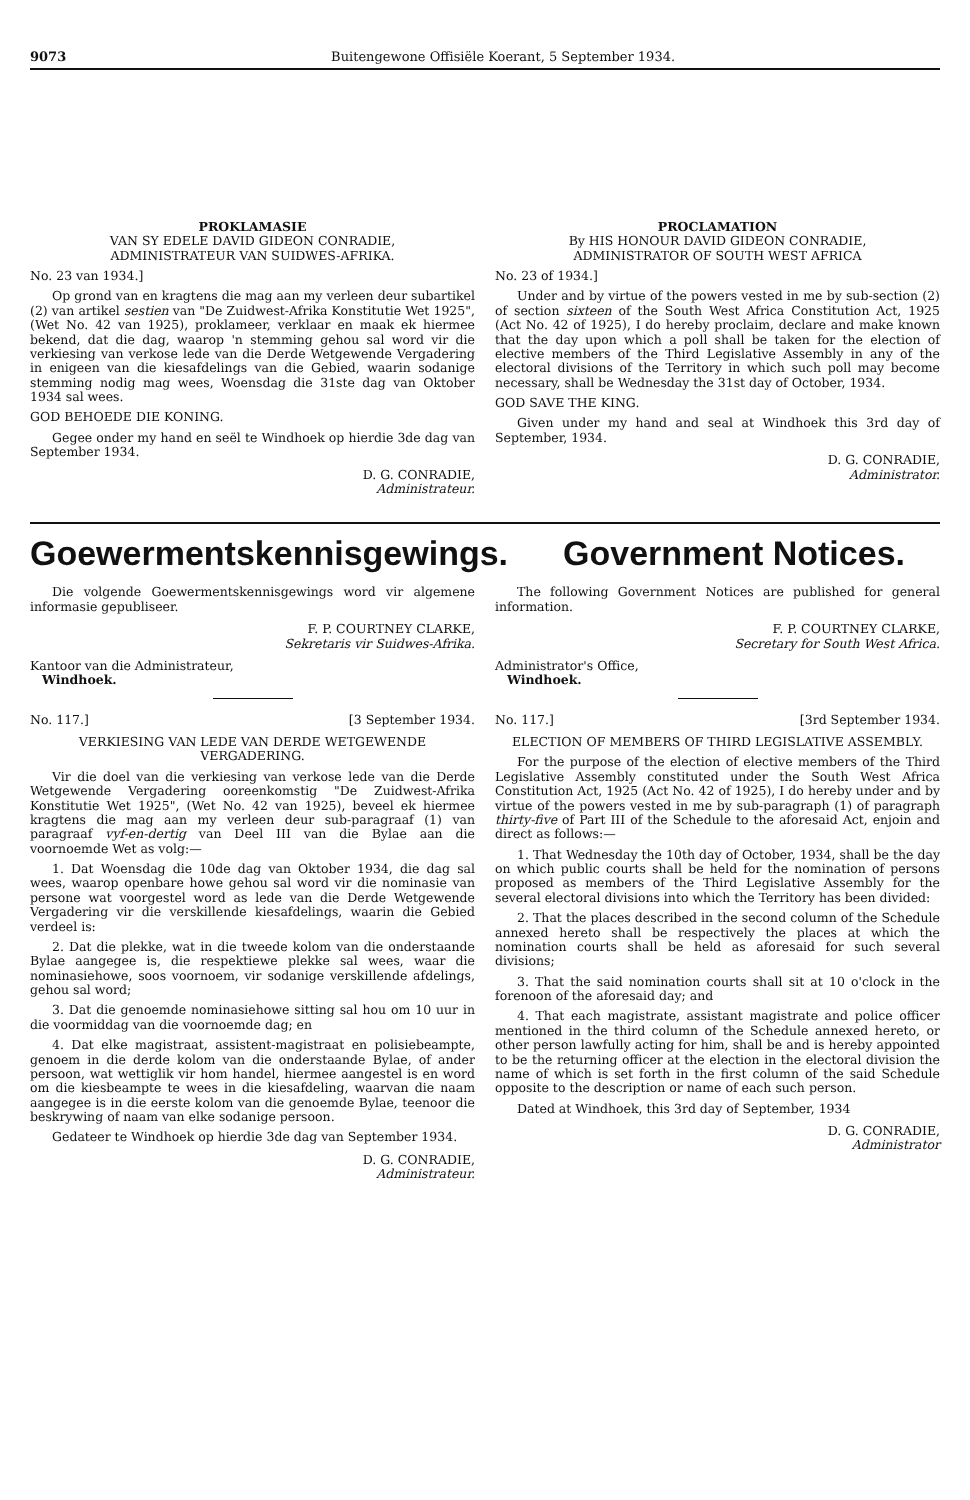9073 Buitengewone Offisiële Koerant, 5 September 1934.
PROKLAMASIE
VAN SY EDELE DAVID GIDEON CONRADIE,
ADMINISTRATEUR VAN SUIDWES-AFRIKA.
No. 23 van 1934.]
Op grond van en kragtens die mag aan my verleen deur subartikel (2) van artikel sestien van "De Zuidwest-Afrika Konstitutie Wet 1925", (Wet No. 42 van 1925), proklameer, verklaar en maak ek hiermee bekend, dat die dag, waarop 'n stemming gehou sal word vir die verkiesing van verkose lede van die Derde Wetgewende Vergadering in enigeen van die kiesafdelings van die Gebied, waarin sodanige stemming nodig mag wees, Woensdag die 31ste dag van Oktober 1934 sal wees.
GOD BEHOEDE DIE KONING.
Gegee onder my hand en seël te Windhoek op hierdie 3de dag van September 1934.
D. G. CONRADIE,
Administrateur.
PROCLAMATION
By HIS HONOUR DAVID GIDEON CONRADIE,
ADMINISTRATOR OF SOUTH WEST AFRICA
No. 23 of 1934.]
Under and by virtue of the powers vested in me by sub-section (2) of section sixteen of the South West Africa Constitution Act, 1925 (Act No. 42 of 1925), I do hereby proclaim, declare and make known that the day upon which a poll shall be taken for the election of elective members of the Third Legislative Assembly in any of the electoral divisions of the Territory in which such poll may become necessary, shall be Wednesday the 31st day of October, 1934.
GOD SAVE THE KING.
Given under my hand and seal at Windhoek this 3rd day of September, 1934.
D. G. CONRADIE,
Administrator.
Goewermentskennisgewings. Government Notices.
Die volgende Goewermentskennisgewings word vir algemene informasie gepubliseer.
F. P. COURTNEY CLARKE,
Sekretaris vir Suidwes-Afrika.
Kantoor van die Administrateur,
Windhoek.
No. 117.] [3 September 1934.
VERKIESING VAN LEDE VAN DERDE WETGEWENDE VERGADERING.
Vir die doel van die verkiesing van verkose lede van die Derde Wetgewende Vergadering ooreenkomstig "De Zuidwest-Afrika Konstitutie Wet 1925", (Wet No. 42 van 1925), beveel ek hiermee kragtens die mag aan my verleen deur sub-paragraaf (1) van paragraaf vyf-en-dertig van Deel III van die Bylae aan die voornoemde Wet as volg:—
1. Dat Woensdag die 10de dag van Oktober 1934, die dag sal wees, waarop openbare howe gehou sal word vir die nominasie van persone wat voorgestel word as lede van die Derde Wetgewende Vergadering vir die verskillende kiesafdelings, waarin die Gebied verdeel is:
2. Dat die plekke, wat in die tweede kolom van die onderstaande Bylae aangegee is, die respektiewe plekke sal wees, waar die nominasiehowe, soos voornoem, vir sodanige verskillende afdelings, gehou sal word;
3. Dat die genoemde nominasiehowe sitting sal hou om 10 uur in die voormiddag van die voornoemde dag; en
4. Dat elke magistraat, assistent-magistraat en polisiebeampte, genoem in die derde kolom van die onderstaande Bylae, of ander persoon, wat wettiglik vir hom handel, hiermee aangestel is en word om die kiesbeampte te wees in die kiesafdeling, waarvan die naam aangegee is in die eerste kolom van die genoemde Bylae, teenoor die beskrywing of naam van elke sodanige persoon.
Gedateer te Windhoek op hierdie 3de dag van September 1934.
D. G. CONRADIE,
Administrateur.
The following Government Notices are published for general information.
F. P. COURTNEY CLARKE,
Secretary for South West Africa.
Administrator's Office,
Windhoek.
No. 117.] [3rd September 1934.
ELECTION OF MEMBERS OF THIRD LEGISLATIVE ASSEMBLY.
For the purpose of the election of elective members of the Third Legislative Assembly constituted under the South West Africa Constitution Act, 1925 (Act No. 42 of 1925), I do hereby under and by virtue of the powers vested in me by sub-paragraph (1) of paragraph thirty-five of Part III of the Schedule to the aforesaid Act, enjoin and direct as follows:—
1. That Wednesday the 10th day of October, 1934, shall be the day on which public courts shall be held for the nomination of persons proposed as members of the Third Legislative Assembly for the several electoral divisions into which the Territory has been divided:
2. That the places described in the second column of the Schedule annexed hereto shall be respectively the places at which the nomination courts shall be held as aforesaid for such several divisions;
3. That the said nomination courts shall sit at 10 o'clock in the forenoon of the aforesaid day; and
4. That each magistrate, assistant magistrate and police officer mentioned in the third column of the Schedule annexed hereto, or other person lawfully acting for him, shall be and is hereby appointed to be the returning officer at the election in the electoral division the name of which is set forth in the first column of the said Schedule opposite to the description or name of each such person.
Dated at Windhoek, this 3rd day of September, 1934
D. G. CONRADIE,
Administrator